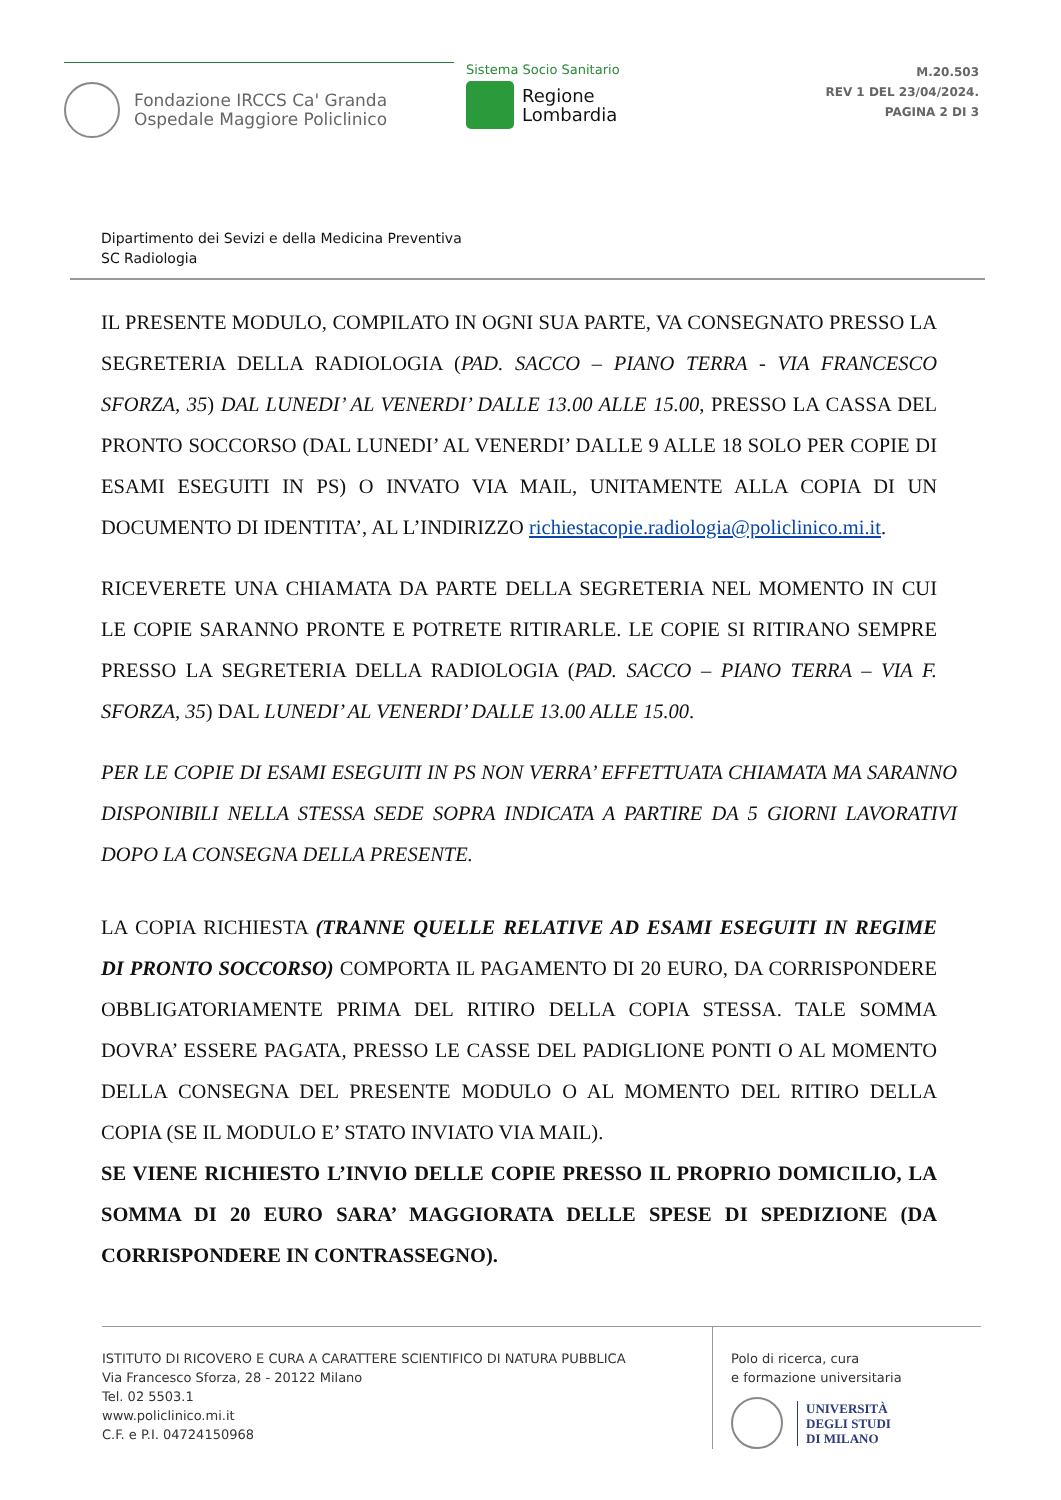Fondazione IRCCS Ca' Granda
Ospedale Maggiore Policlinico
Sistema Socio Sanitario
Regione
Lombardia
M.20.503
REV 1 DEL 23/04/2024.
PAGINA 2 DI 3
Dipartimento dei Sevizi e della Medicina Preventiva
SC Radiologia
IL PRESENTE MODULO, COMPILATO IN OGNI SUA PARTE, VA CONSEGNATO PRESSO LA SEGRETERIA DELLA RADIOLOGIA (PAD. SACCO – PIANO TERRA - VIA FRANCESCO SFORZA, 35) DAL LUNEDI’ AL VENERDI’ DALLE 13.00 ALLE 15.00, PRESSO LA CASSA DEL PRONTO SOCCORSO (DAL LUNEDI’ AL VENERDI’ DALLE 9 ALLE 18 SOLO PER COPIE DI ESAMI ESEGUITI IN PS) O INVATO VIA MAIL, UNITAMENTE ALLA COPIA DI UN DOCUMENTO DI IDENTITA’, AL L’INDIRIZZO richiestacopie.radiologia@policlinico.mi.it.
RICEVERETE UNA CHIAMATA DA PARTE DELLA SEGRETERIA NEL MOMENTO IN CUI LE COPIE SARANNO PRONTE E POTRETE RITIRARLE. LE COPIE SI RITIRANO SEMPRE PRESSO LA SEGRETERIA DELLA RADIOLOGIA (PAD. SACCO – PIANO TERRA – VIA F. SFORZA, 35) DAL LUNEDI’ AL VENERDI’ DALLE 13.00 ALLE 15.00.
PER LE COPIE DI ESAMI ESEGUITI IN PS NON VERRA’ EFFETTUATA CHIAMATA MA SARANNO DISPONIBILI NELLA STESSA SEDE SOPRA INDICATA A PARTIRE DA 5 GIORNI LAVORATIVI DOPO LA CONSEGNA DELLA PRESENTE.
LA COPIA RICHIESTA (TRANNE QUELLE RELATIVE AD ESAMI ESEGUITI IN REGIME DI PRONTO SOCCORSO) COMPORTA IL PAGAMENTO DI 20 EURO, DA CORRISPONDERE OBBLIGATORIAMENTE PRIMA DEL RITIRO DELLA COPIA STESSA. TALE SOMMA DOVRA’ ESSERE PAGATA, PRESSO LE CASSE DEL PADIGLIONE PONTI O AL MOMENTO DELLA CONSEGNA DEL PRESENTE MODULO O AL MOMENTO DEL RITIRO DELLA COPIA (SE IL MODULO E’ STATO INVIATO VIA MAIL).
SE VIENE RICHIESTO L’INVIO DELLE COPIE PRESSO IL PROPRIO DOMICILIO, LA SOMMA DI 20 EURO SARA’ MAGGIORATA DELLE SPESE DI SPEDIZIONE (DA CORRISPONDERE IN CONTRASSEGNO).
ISTITUTO DI RICOVERO E CURA A CARATTERE SCIENTIFICO DI NATURA PUBBLICA
Via Francesco Sforza, 28 - 20122 Milano
Tel. 02 5503.1
www.policlinico.mi.it
C.F. e P.I. 04724150968
Polo di ricerca, cura
e formazione universitaria
UNIVERSITÀ
DEGLI STUDI
DI MILANO